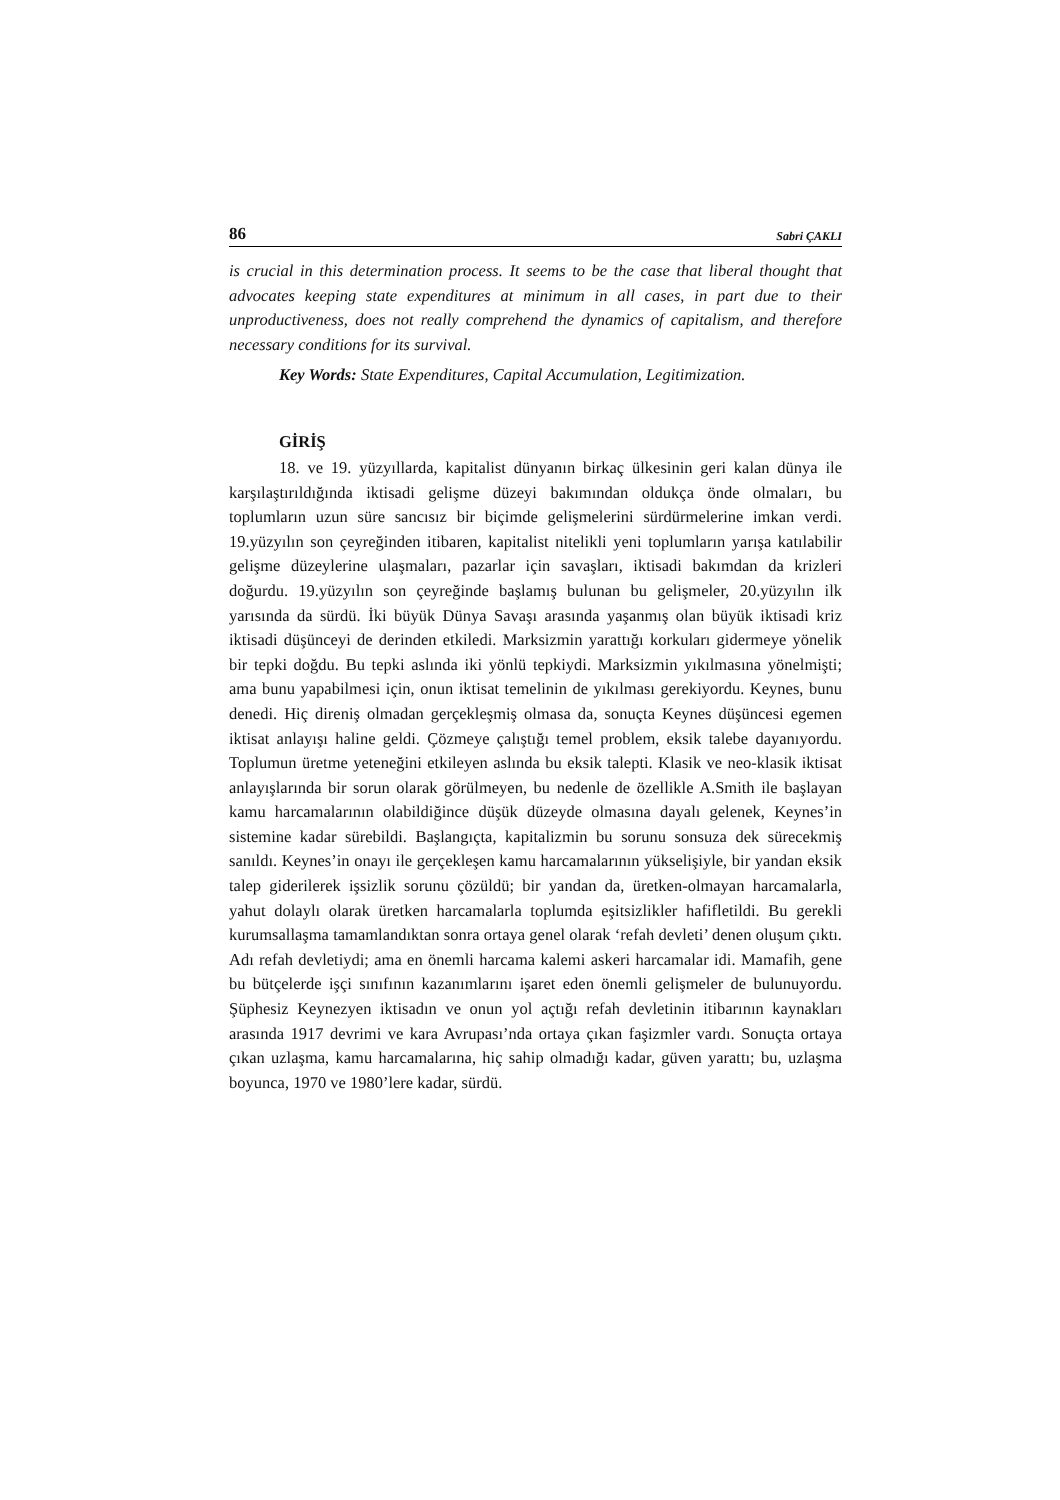86 Sabri ÇAKLI
is crucial in this determination process. It seems to be the case that liberal thought that advocates keeping state expenditures at minimum in all cases, in part due to their unproductiveness, does not really comprehend the dynamics of capitalism, and therefore necessary conditions for its survival.
Key Words: State Expenditures, Capital Accumulation, Legitimization.
GİRİŞ
18. ve 19. yüzyıllarda, kapitalist dünyanın birkaç ülkesinin geri kalan dünya ile karşılaştırıldığında iktisadi gelişme düzeyi bakımından oldukça önde olmaları, bu toplumların uzun süre sancısız bir biçimde gelişmelerini sürdürmelerine imkan verdi. 19.yüzyılın son çeyreğinden itibaren, kapitalist nitelikli yeni toplumların yarışa katılabilir gelişme düzeylerine ulaşmaları, pazarlar için savaşları, iktisadi bakımdan da krizleri doğurdu. 19.yüzyılın son çeyreğinde başlamış bulunan bu gelişmeler, 20.yüzyılın ilk yarısında da sürdü. İki büyük Dünya Savaşı arasında yaşanmış olan büyük iktisadi kriz iktisadi düşünceyi de derinden etkiledi. Marksizmin yarattığı korkuları gidermeye yönelik bir tepki doğdu. Bu tepki aslında iki yönlü tepkiydi. Marksizmin yıkılmasına yönelmişti; ama bunu yapabilmesi için, onun iktisat temelinin de yıkılması gerekiyordu. Keynes, bunu denedi. Hiç direniş olmadan gerçekleşmiş olmasa da, sonuçta Keynes düşüncesi egemen iktisat anlayışı haline geldi. Çözmeye çalıştığı temel problem, eksik talebe dayanıyordu. Toplumun üretme yeteneğini etkileyen aslında bu eksik talepti. Klasik ve neo-klasik iktisat anlayışlarında bir sorun olarak görülmeyen, bu nedenle de özellikle A.Smith ile başlayan kamu harcamalarının olabildiğince düşük düzeyde olmasına dayalı gelenek, Keynes’in sistemine kadar sürebildi. Başlangıçta, kapitalizmin bu sorunu sonsuza dek sürecekmiş sanıldı. Keynes’in onayı ile gerçekleşen kamu harcamalarının yükselişiyle, bir yandan eksik talep giderilerek işsizlik sorunu çözüldü; bir yandan da, üretken-olmayan harcamalarla, yahut dolaylı olarak üretken harcamalarla toplumda eşitsizlikler hafifletildi. Bu gerekli kurumsallaşma tamamlandıktan sonra ortaya genel olarak ‘refah devleti’ denen oluşum çıktı. Adı refah devletiydi; ama en önemli harcama kalemi askeri harcamalar idi. Mamafih, gene bu bütçelerde işçi sınıfının kazanımlarını işaret eden önemli gelişmeler de bulunuyordu. Şüphesiz Keynezyen iktisadın ve onun yol açtığı refah devletinin itibarının kaynakları arasında 1917 devrimi ve kara Avrupası’nda ortaya çıkan faşizmler vardı. Sonuçta ortaya çıkan uzlaşma, kamu harcamalarına, hiç sahip olmadığı kadar, güven yarattı; bu, uzlaşma boyunca, 1970 ve 1980’lere kadar, sürdü.